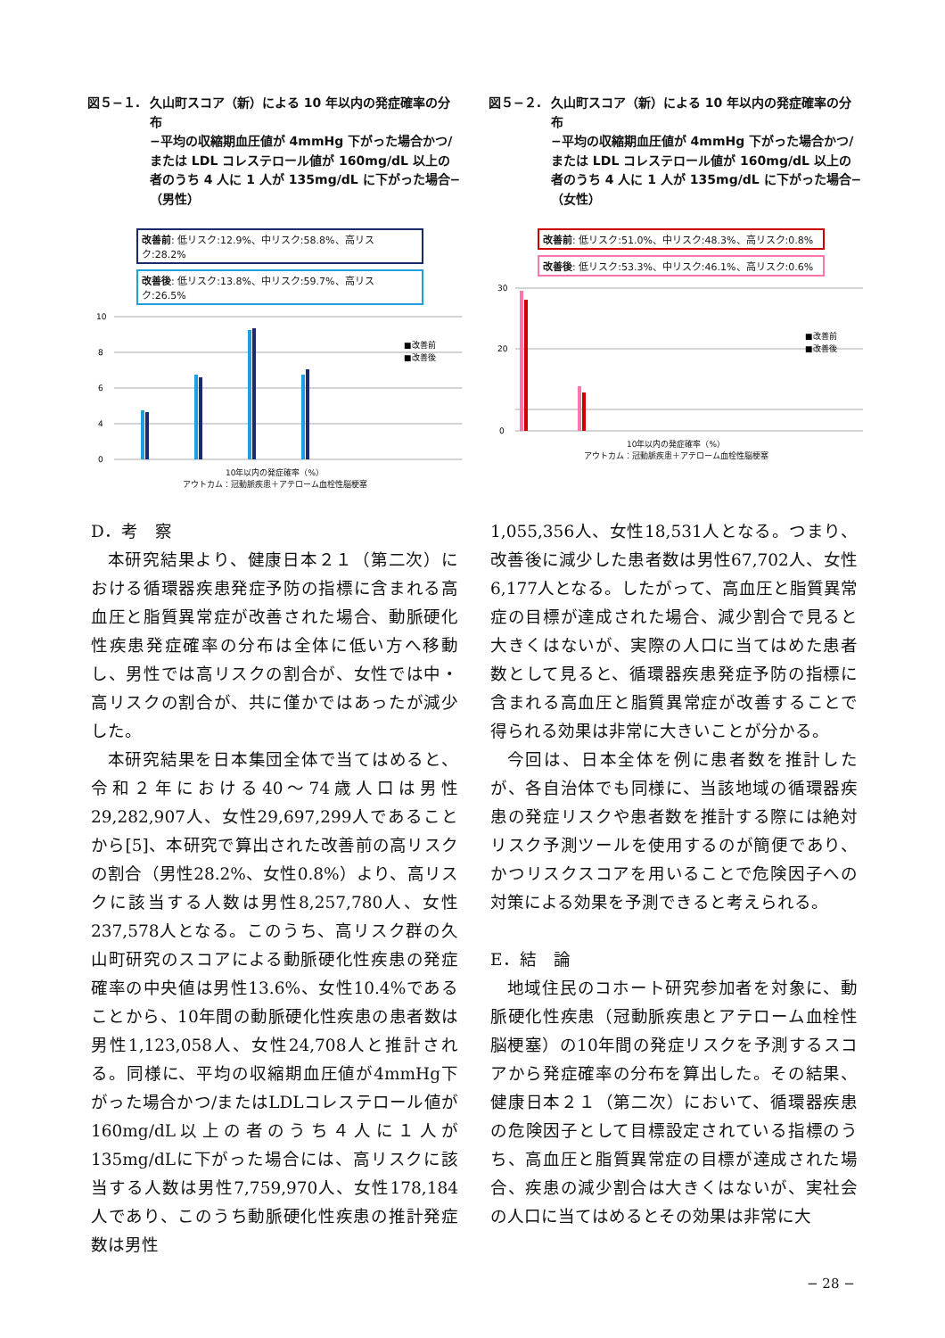図５−１. 久山町スコア（新）による 10 年以内の発症確率の分布
−平均の収縮期血圧値が 4mmHg 下がった場合かつ/または LDL コレステロール値が 160mg/dL 以上の者のうち 4 人に 1 人が 135mg/dL に下がった場合−（男性）
改善前: 低リスク:12.9%、中リスク:58.8%、高リスク:28.2%
改善後: 低リスク:13.8%、中リスク:59.7%、高リスク:26.5%
10
8
6
4
0
■改善前
■改善後
10年以内の発症確率（%）
アウトカム：冠動脈疾患＋アテローム血栓性脳梗塞
図５−２. 久山町スコア（新）による 10 年以内の発症確率の分布
−平均の収縮期血圧値が 4mmHg 下がった場合かつ/または LDL コレステロール値が 160mg/dL 以上の者のうち 4 人に 1 人が 135mg/dL に下がった場合−（女性）
改善前: 低リスク:51.0%、中リスク:48.3%、高リスク:0.8%
改善後: 低リスク:53.3%、中リスク:46.1%、高リスク:0.6%
30
20
0
■改善前
■改善後
10年以内の発症確率（%）
アウトカム：冠動脈疾患＋アテローム血栓性脳梗塞
D．考　察
本研究結果より、健康日本２１（第二次）における循環器疾患発症予防の指標に含まれる高血圧と脂質異常症が改善された場合、動脈硬化性疾患発症確率の分布は全体に低い方へ移動し、男性では高リスクの割合が、女性では中・高リスクの割合が、共に僅かではあったが減少した。
本研究結果を日本集団全体で当てはめると、令和２年における40～74歳人口は男性29,282,907人、女性29,697,299人であることから[5]、本研究で算出された改善前の高リスクの割合（男性28.2%、女性0.8%）より、高リスクに該当する人数は男性8,257,780人、女性237,578人となる。このうち、高リスク群の久山町研究のスコアによる動脈硬化性疾患の発症確率の中央値は男性13.6%、女性10.4%であることから、10年間の動脈硬化性疾患の患者数は男性1,123,058人、女性24,708人と推計される。同様に、平均の収縮期血圧値が4mmHg下がった場合かつ/またはLDLコレステロール値が160mg/dL以上の者のうち４人に１人が135mg/dLに下がった場合には、高リスクに該当する人数は男性7,759,970人、女性178,184人であり、このうち動脈硬化性疾患の推計発症数は男性
1,055,356人、女性18,531人となる。つまり、改善後に減少した患者数は男性67,702人、女性6,177人となる。したがって、高血圧と脂質異常症の目標が達成された場合、減少割合で見ると大きくはないが、実際の人口に当てはめた患者数として見ると、循環器疾患発症予防の指標に含まれる高血圧と脂質異常症が改善することで得られる効果は非常に大きいことが分かる。
今回は、日本全体を例に患者数を推計したが、各自治体でも同様に、当該地域の循環器疾患の発症リスクや患者数を推計する際には絶対リスク予測ツールを使用するのが簡便であり、かつリスクスコアを用いることで危険因子への対策による効果を予測できると考えられる。
E．結　論
地域住民のコホート研究参加者を対象に、動脈硬化性疾患（冠動脈疾患とアテローム血栓性脳梗塞）の10年間の発症リスクを予測するスコアから発症確率の分布を算出した。その結果、健康日本２１（第二次）において、循環器疾患の危険因子として目標設定されている指標のうち、高血圧と脂質異常症の目標が達成された場合、疾患の減少割合は大きくはないが、実社会の人口に当てはめるとその効果は非常に大
− 28 −